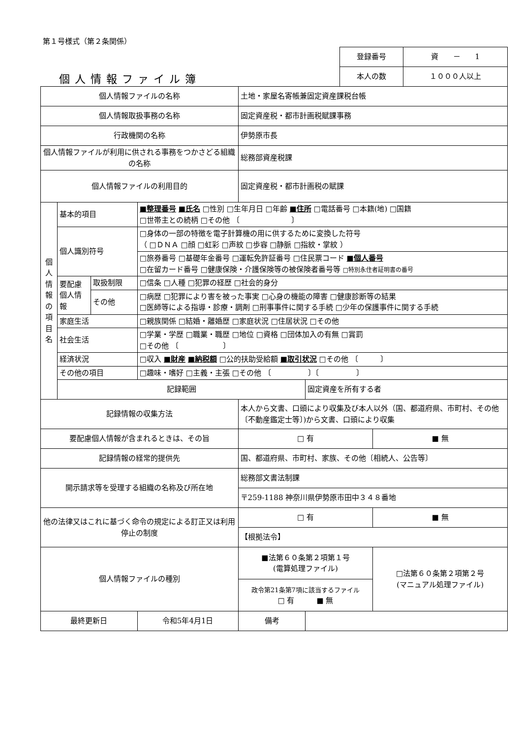第１号様式（第２条関係）
| 登録番号 | 資 － 1 |
| 本人の数 | １０００人以上 |
個人情報ファイル簿
| 個人情報ファイルの名称 | | | | 土地・家屋名寄帳兼固定資産課税台帳 | | |
| 個人情報取扱事務の名称 | | | | 固定資産税・都市計画税賦課事務 | | |
| 行政機関の名称 | | | | 伊勢原市長 | | |
| 個人情報ファイルが利用に供される事務をつかさどる組織の名称 | | | | 総務部資産税課 | | |
| 個人情報ファイルの利用目的 | | | | 固定資産税・都市計画税の賦課 | | |
| 個人情報の項目名 | 基本的項目 | | ■整理番号 ■氏名 □性別 □生年月日 □年齢 ■住所 □電話番号 □本籍(地) □国籍 □世帯主との続柄 □その他 〔 〕 | | | |
| | 個人識別符号 | | □身体の一部の特徴を電子計算機の用に供するために変換した符号 （ □ＤＮＡ □顔 □虹彩 □声紋 □歩容 □静脈 □指紋・掌紋 ） | | | |
| | | | □旅券番号 □基礎年金番号 □運転免許証番号 □住民票コード ■個人番号 □在留カード番号 □健康保険・介護保険等の被保険者番号等 □特別永住者証明書の番号 | | | |
| | 要配慮個人情報 | 取扱制限 | □信条 □人種 □犯罪の経歴 □社会的身分 | | | |
| | | その他 | □病歴 □犯罪により害を被った事実 □心身の機能の障害 □健康診断等の結果 □医師等による指導・診療・調剤 □刑事事件に関する手続 □少年の保護事件に関する手続 | | | |
| | 家庭生活 | | □親族関係 □結婚・離婚歴 □家庭状況 □住居状況 □その他 | | | |
| | 社会生活 | | □学業・学歴 □職業・職歴 □地位 □資格 □団体加入の有無 □賞罰 □その他 〔 〕 | | | |
| | 経済状況 | | □収入 ■財産 ■納税額 □公的扶助受給額 ■取引状況 □その他 〔 〕 | | | |
| | その他の項目 | | □趣味・嗜好 □主義・主張 □その他 〔 〕〔 〕 | | | |
| | 記録範囲 | | | | 固定資産を所有する者 | |
| 記録情報の収集方法 | | | | 本人から文書、口頭により収集及び本人以外（国、都道府県、市町村、その他〔不動産鑑定士等〕)から文書、口頭により収集 | | |
| 要配慮個人情報が含まれるときは、その旨 | | | | □ 有 | | ■ 無 |
| 記録情報の経常的提供先 | | | | 国、都道府県、市町村、家族、その他〔相続人、公告等〕 | | |
| 開示請求等を受理する組織の名称及び所在地 | | | | 総務部文書法制課 | | |
| | | | | 〒259-1188 神奈川県伊勢原市田中３４８番地 | | |
| 他の法律又はこれに基づく命令の規定による訂正又は利用停止の制度 | | | | □ 有 | | ■ 無 |
| | | | | 【根拠法令】 | | |
| 個人情報ファイルの種別 | | | | ■法第６０条第２項第１号 (電算処理ファイル) | | □法第６０条第２項第２号 (マニュアル処理ファイル) |
| | | | | 政令第21条第7項に該当するファイル □ 有 ■ 無 | | |
| 最終更新日 | | | 令和5年4月1日 | 備考 | | |